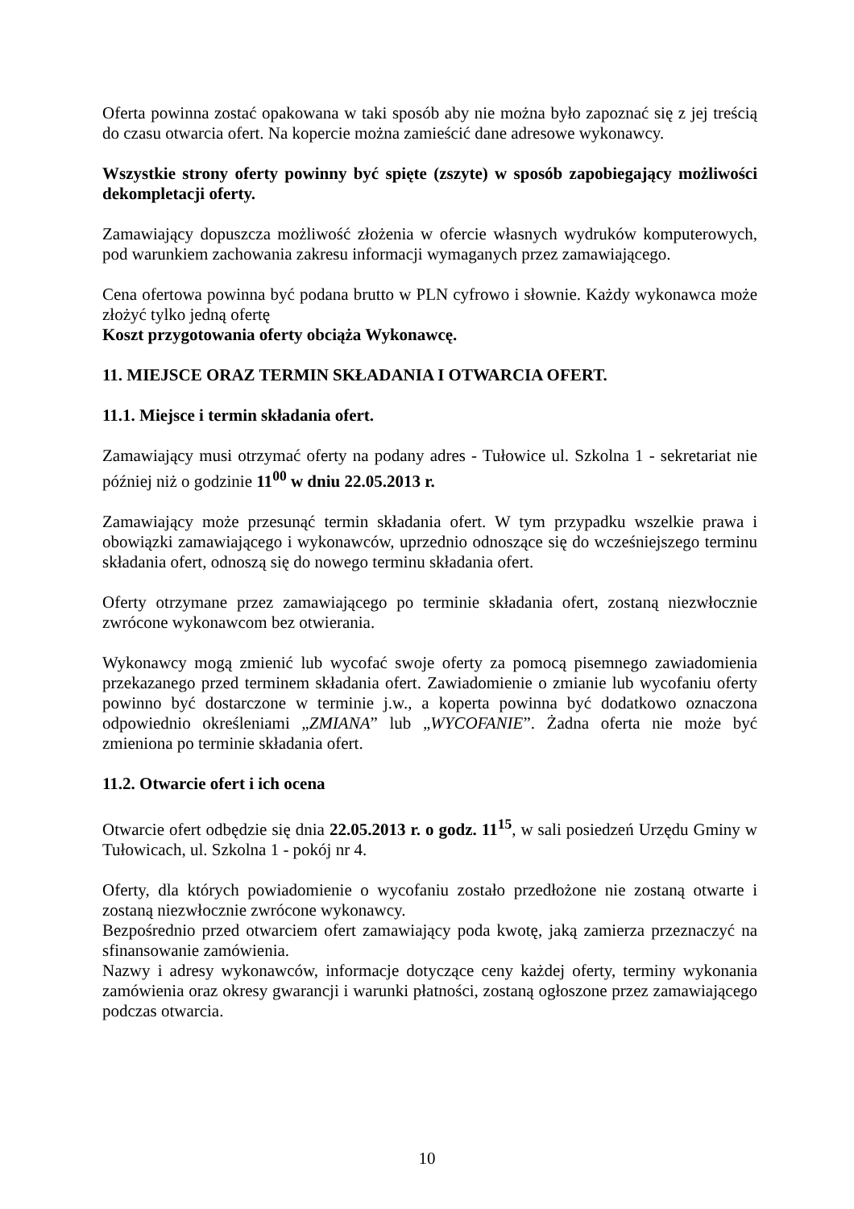Oferta powinna zostać opakowana w taki sposób aby nie można było zapoznać się z jej treścią do czasu otwarcia ofert. Na kopercie można zamieścić dane adresowe wykonawcy.
Wszystkie strony oferty powinny być spięte (zszyte) w sposób zapobiegający możliwości dekompletacji oferty.
Zamawiający dopuszcza możliwość złożenia w ofercie własnych wydruków komputerowych, pod warunkiem zachowania zakresu informacji wymaganych przez zamawiającego.
Cena ofertowa powinna być podana brutto w PLN cyfrowo i słownie. Każdy wykonawca może złożyć tylko jedną ofertę
Koszt przygotowania oferty obciąża Wykonawcę.
11. MIEJSCE ORAZ TERMIN SKŁADANIA I OTWARCIA OFERT.
11.1. Miejsce i termin składania ofert.
Zamawiający musi otrzymać oferty na podany adres - Tułowice ul. Szkolna 1 - sekretariat nie później niż o godzinie 11<sup>00</sup> w dniu 22.05.2013 r.
Zamawiający może przesunąć termin składania ofert. W tym przypadku wszelkie prawa i obowiązki zamawiającego i wykonawców, uprzednio odnoszące się do wcześniejszego terminu składania ofert, odnoszą się do nowego terminu składania ofert.
Oferty otrzymane przez zamawiającego po terminie składania ofert, zostaną niezwłocznie zwrócone wykonawcom bez otwierania.
Wykonawcy mogą zmienić lub wycofać swoje oferty za pomocą pisemnego zawiadomienia przekazanego przed terminem składania ofert. Zawiadomienie o zmianie lub wycofaniu oferty powinno być dostarczone w terminie j.w., a koperta powinna być dodatkowo oznaczona odpowiednio określeniami „ZMIANA” lub „WYCOFANIE”. Żadna oferta nie może być zmieniona po terminie składania ofert.
11.2. Otwarcie ofert i ich ocena
Otwarcie ofert odbędzie się dnia 22.05.2013 r. o godz. 11<sup>15</sup>, w sali posiedzeń Urzędu Gminy w Tułowicach, ul. Szkolna 1 - pokój nr 4.
Oferty, dla których powiadomienie o wycofaniu zostało przedłożone nie zostaną otwarte i zostaną niezwłocznie zwrócone wykonawcy.
Bezpośrednio przed otwarciem ofert zamawiający poda kwotę, jaką zamierza przeznaczyć na sfinansowanie zamówienia.
Nazwy i adresy wykonawców, informacje dotyczące ceny każdej oferty, terminy wykonania zamówienia oraz okresy gwarancji i warunki płatności, zostaną ogłoszone przez zamawiającego podczas otwarcia.
10